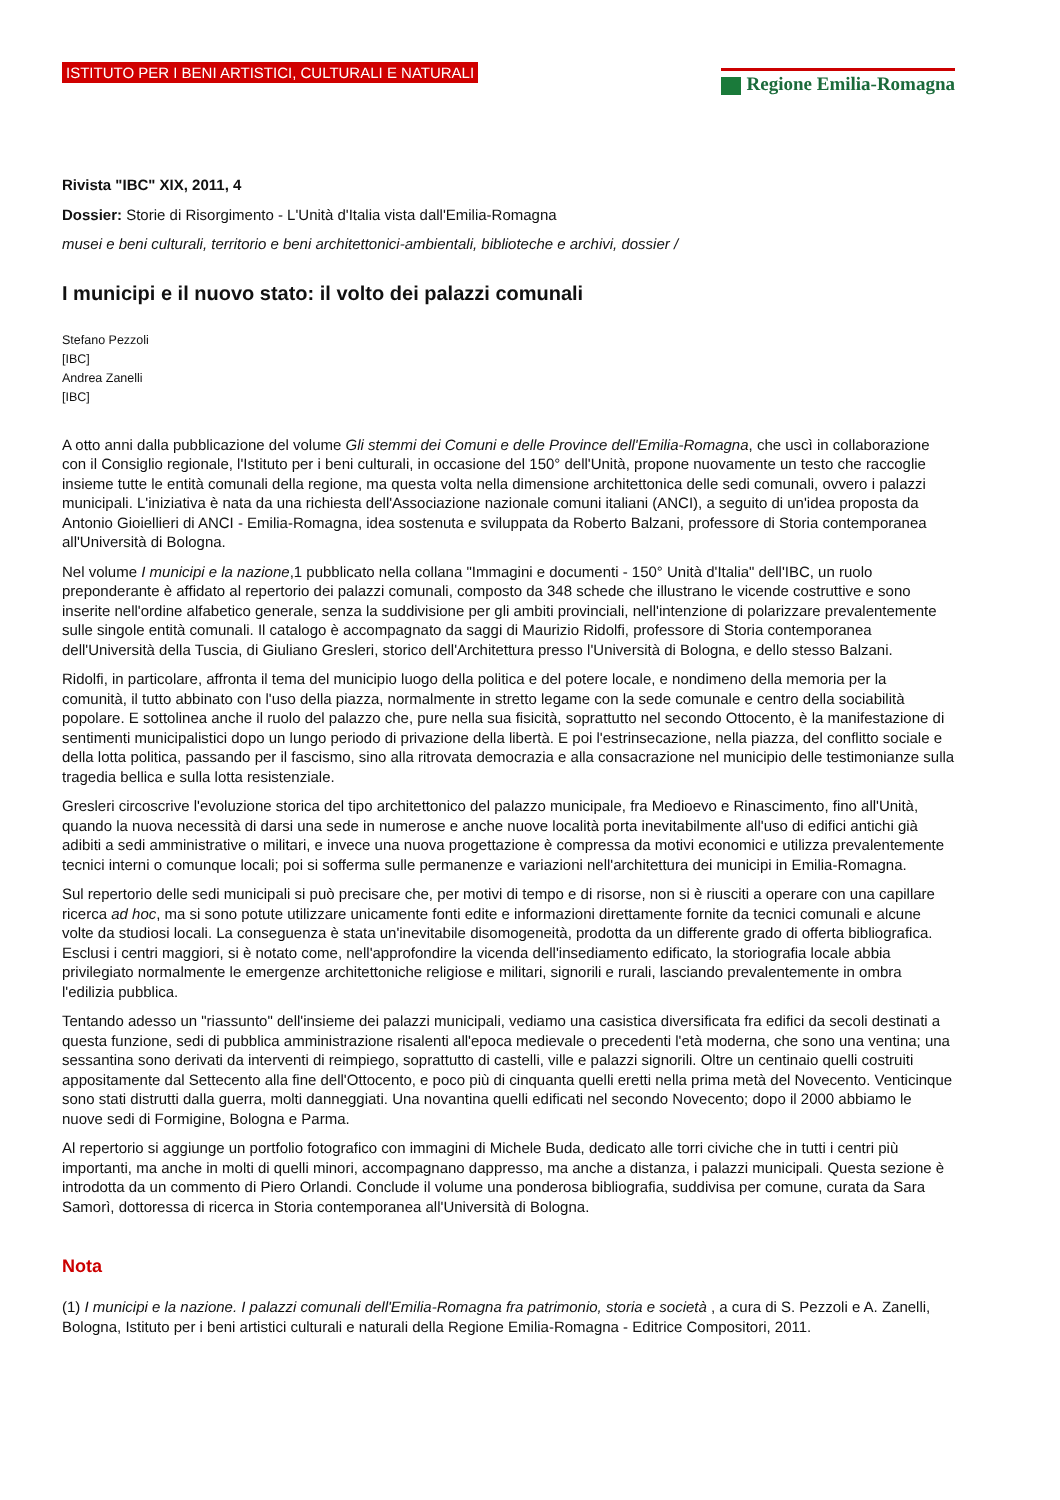ISTITUTO PER I BENI ARTISTICI, CULTURALI E NATURALI
Regione Emilia-Romagna
Rivista "IBC" XIX, 2011, 4
Dossier: Storie di Risorgimento - L'Unità d'Italia vista dall'Emilia-Romagna
musei e beni culturali, territorio e beni architettonici-ambientali, biblioteche e archivi, dossier /
I municipi e il nuovo stato: il volto dei palazzi comunali
Stefano Pezzoli
[IBC]
Andrea Zanelli
[IBC]
A otto anni dalla pubblicazione del volume Gli stemmi dei Comuni e delle Province dell'Emilia-Romagna, che uscì in collaborazione con il Consiglio regionale, l'Istituto per i beni culturali, in occasione del 150° dell'Unità, propone nuovamente un testo che raccoglie insieme tutte le entità comunali della regione, ma questa volta nella dimensione architettonica delle sedi comunali, ovvero i palazzi municipali. L'iniziativa è nata da una richiesta dell'Associazione nazionale comuni italiani (ANCI), a seguito di un'idea proposta da Antonio Gioiellieri di ANCI - Emilia-Romagna, idea sostenuta e sviluppata da Roberto Balzani, professore di Storia contemporanea all'Università di Bologna.
Nel volume I municipi e la nazione,1 pubblicato nella collana "Immagini e documenti - 150° Unità d'Italia" dell'IBC, un ruolo preponderante è affidato al repertorio dei palazzi comunali, composto da 348 schede che illustrano le vicende costruttive e sono inserite nell'ordine alfabetico generale, senza la suddivisione per gli ambiti provinciali, nell'intenzione di polarizzare prevalentemente sulle singole entità comunali. Il catalogo è accompagnato da saggi di Maurizio Ridolfi, professore di Storia contemporanea dell'Università della Tuscia, di Giuliano Gresleri, storico dell'Architettura presso l'Università di Bologna, e dello stesso Balzani.
Ridolfi, in particolare, affronta il tema del municipio luogo della politica e del potere locale, e nondimeno della memoria per la comunità, il tutto abbinato con l'uso della piazza, normalmente in stretto legame con la sede comunale e centro della sociabilità popolare. E sottolinea anche il ruolo del palazzo che, pure nella sua fisicità, soprattutto nel secondo Ottocento, è la manifestazione di sentimenti municipalistici dopo un lungo periodo di privazione della libertà. E poi l'estrinsecazione, nella piazza, del conflitto sociale e della lotta politica, passando per il fascismo, sino alla ritrovata democrazia e alla consacrazione nel municipio delle testimonianze sulla tragedia bellica e sulla lotta resistenziale.
Gresleri circoscrive l'evoluzione storica del tipo architettonico del palazzo municipale, fra Medioevo e Rinascimento, fino all'Unità, quando la nuova necessità di darsi una sede in numerose e anche nuove località porta inevitabilmente all'uso di edifici antichi già adibiti a sedi amministrative o militari, e invece una nuova progettazione è compressa da motivi economici e utilizza prevalentemente tecnici interni o comunque locali; poi si sofferma sulle permanenze e variazioni nell'architettura dei municipi in Emilia-Romagna.
Sul repertorio delle sedi municipali si può precisare che, per motivi di tempo e di risorse, non si è riusciti a operare con una capillare ricerca ad hoc, ma si sono potute utilizzare unicamente fonti edite e informazioni direttamente fornite da tecnici comunali e alcune volte da studiosi locali. La conseguenza è stata un'inevitabile disomogeneità, prodotta da un differente grado di offerta bibliografica. Esclusi i centri maggiori, si è notato come, nell'approfondire la vicenda dell'insediamento edificato, la storiografia locale abbia privilegiato normalmente le emergenze architettoniche religiose e militari, signorili e rurali, lasciando prevalentemente in ombra l'edilizia pubblica.
Tentando adesso un "riassunto" dell'insieme dei palazzi municipali, vediamo una casistica diversificata fra edifici da secoli destinati a questa funzione, sedi di pubblica amministrazione risalenti all'epoca medievale o precedenti l'età moderna, che sono una ventina; una sessantina sono derivati da interventi di reimpiego, soprattutto di castelli, ville e palazzi signorili. Oltre un centinaio quelli costruiti appositamente dal Settecento alla fine dell'Ottocento, e poco più di cinquanta quelli eretti nella prima metà del Novecento. Venticinque sono stati distrutti dalla guerra, molti danneggiati. Una novantina quelli edificati nel secondo Novecento; dopo il 2000 abbiamo le nuove sedi di Formigine, Bologna e Parma.
Al repertorio si aggiunge un portfolio fotografico con immagini di Michele Buda, dedicato alle torri civiche che in tutti i centri più importanti, ma anche in molti di quelli minori, accompagnano dappresso, ma anche a distanza, i palazzi municipali. Questa sezione è introdotta da un commento di Piero Orlandi. Conclude il volume una ponderosa bibliografia, suddivisa per comune, curata da Sara Samorì, dottoressa di ricerca in Storia contemporanea all'Università di Bologna.
Nota
(1) I municipi e la nazione. I palazzi comunali dell'Emilia-Romagna fra patrimonio, storia e società , a cura di S. Pezzoli e A. Zanelli, Bologna, Istituto per i beni artistici culturali e naturali della Regione Emilia-Romagna - Editrice Compositori, 2011.